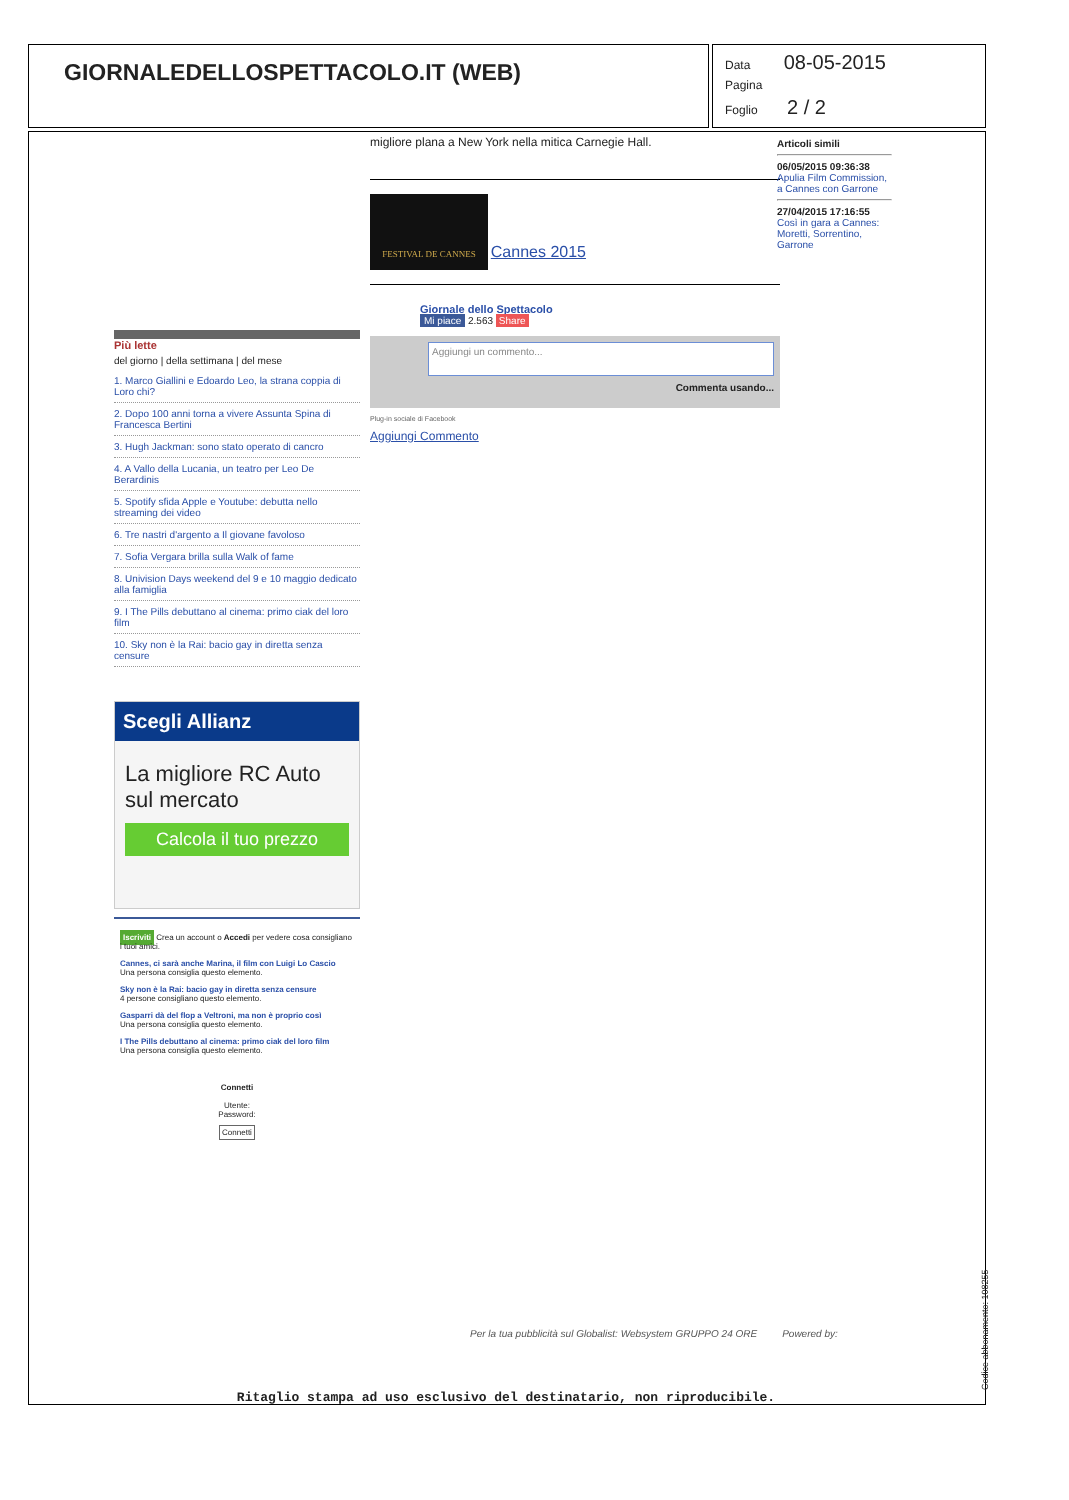GIORNALEDELLOSPETTACOLO.IT (WEB)
Data 08-05-2015
Pagina
Foglio 2 / 2
migliore plana a New York nella mitica Carnegie Hall.
FESTIVAL DE CANNES Cannes 2015
Giornale dello Spettacolo
Mi piace 2.563 Share
Aggiungi un commento...
Commenta usando...
Plug-in sociale di Facebook
Aggiungi Commento
Articoli simili
06/05/2015 09:36:38
Apulia Film Commission, a Cannes con Garrone
27/04/2015 17:16:55
Così in gara a Cannes: Moretti, Sorrentino, Garrone
Più lette
del giorno | della settimana | del mese
1. Marco Giallini e Edoardo Leo, la strana coppia di Loro chi?
2. Dopo 100 anni torna a vivere Assunta Spina di Francesca Bertini
3. Hugh Jackman: sono stato operato di cancro
4. A Vallo della Lucania, un teatro per Leo De Berardinis
5. Spotify sfida Apple e Youtube: debutta nello streaming dei video
6. Tre nastri d'argento a Il giovane favoloso
7. Sofia Vergara brilla sulla Walk of fame
8. Univision Days weekend del 9 e 10 maggio dedicato alla famiglia
9. I The Pills debuttano al cinema: primo ciak del loro film
10. Sky non è la Rai: bacio gay in diretta senza censure
Scegli Allianz
La migliore RC Auto sul mercato
Calcola il tuo prezzo
Iscriviti Crea un account o Accedi per vedere cosa consigliano i tuoi amici.
Cannes, ci sarà anche Marina, il film con Luigi Lo Cascio
Una persona consiglia questo elemento.
Sky non è la Rai: bacio gay in diretta senza censure
4 persone consigliano questo elemento.
Gasparri dà del flop a Veltroni, ma non è proprio così
Una persona consiglia questo elemento.
I The Pills debuttano al cinema: primo ciak del loro film
Una persona consiglia questo elemento.
Connetti
Utente:
Password:
Connetti
Per la tua pubblicità sul Globalist: Websystem GRUPPO 24 ORE Powered by:
Ritaglio stampa ad uso esclusivo del destinatario, non riproducibile. Codice abbonamento: 108255